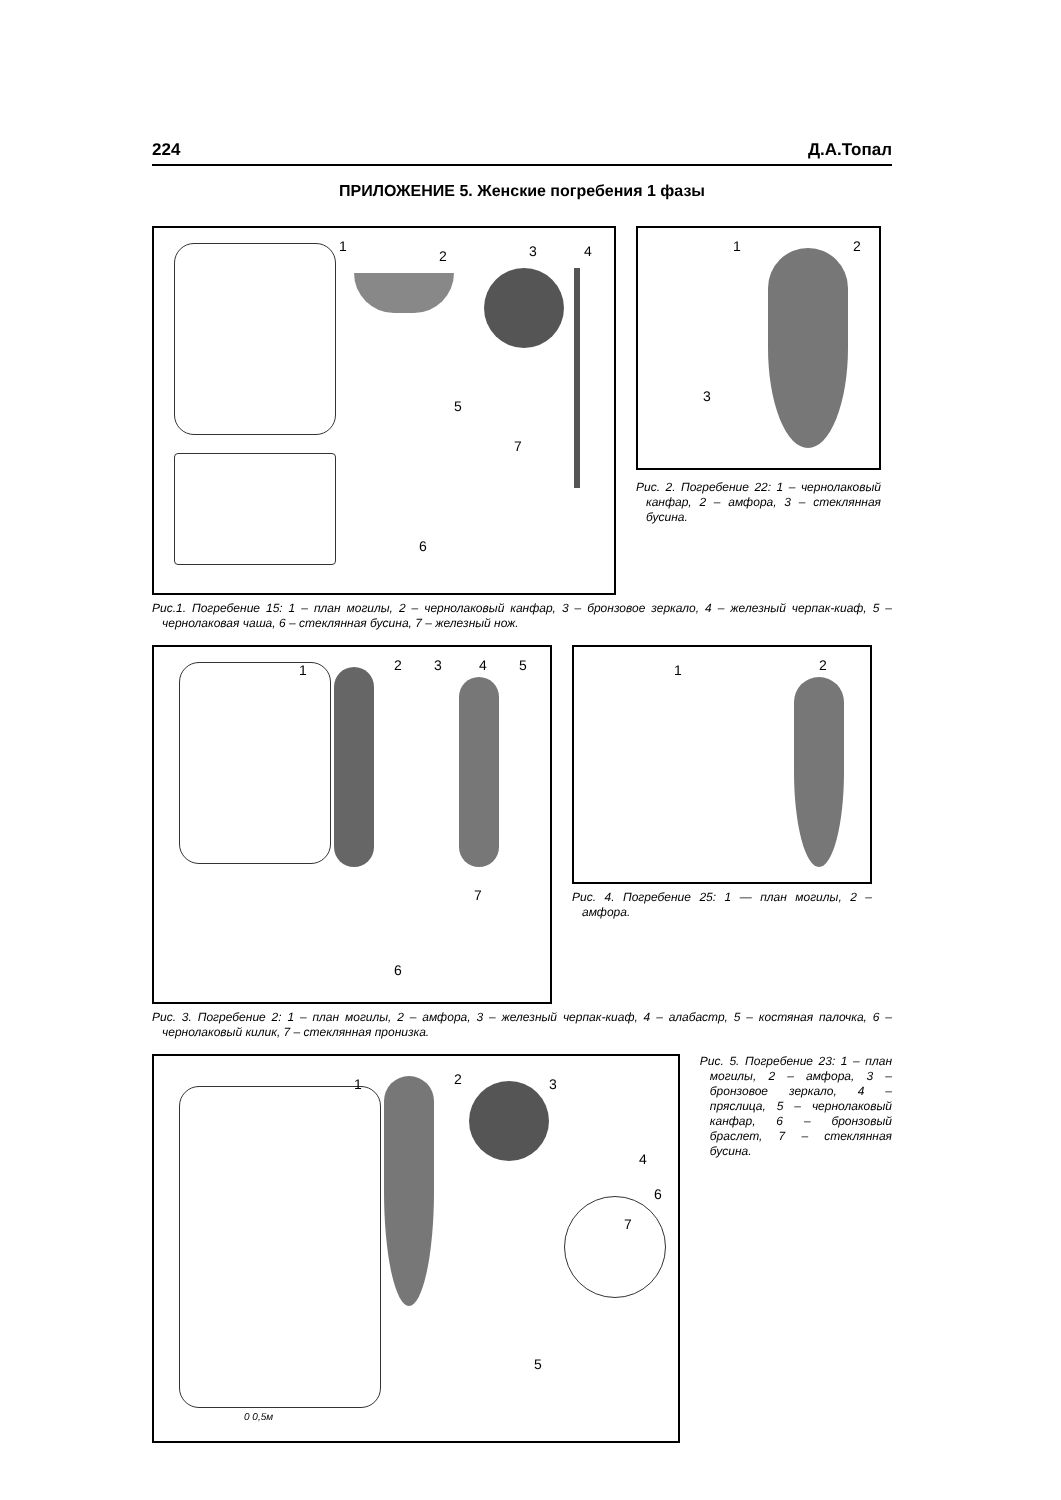224 Д.А.Топал
ПРИЛОЖЕНИЕ 5. Женские погребения 1 фазы
1
2 3 4
5
6
7
1 2
3
Рис. 2. Погребение 22: 1 – чернолаковый канфар, 2 – амфора, 3 – стеклянная бусина.
Рис.1. Погребение 15: 1 – план могилы, 2 – чернолаковый канфар, 3 – бронзовое зеркало, 4 – железный черпак-киаф, 5 – чернолаковая чаша, 6 – стеклянная бусина, 7 – железный нож.
1 2 3 4 5
6
7
1 2
Рис. 4. Погребение 25: 1 — план могилы, 2 – амфора.
Рис. 3. Погребение 2: 1 – план могилы, 2 – амфора, 3 – железный черпак-киаф, 4 – алабастр, 5 – костяная палочка, 6 – чернолаковый килик, 7 – стеклянная пронизка.
1 2 3
4
5
6
7
0 0,5м
Рис. 5. Погребение 23: 1 – план могилы, 2 – амфора, 3 – бронзовое зеркало, 4 – пряслица, 5 – чернолаковый канфар, 6 – бронзовый браслет, 7 – стеклянная бусина.